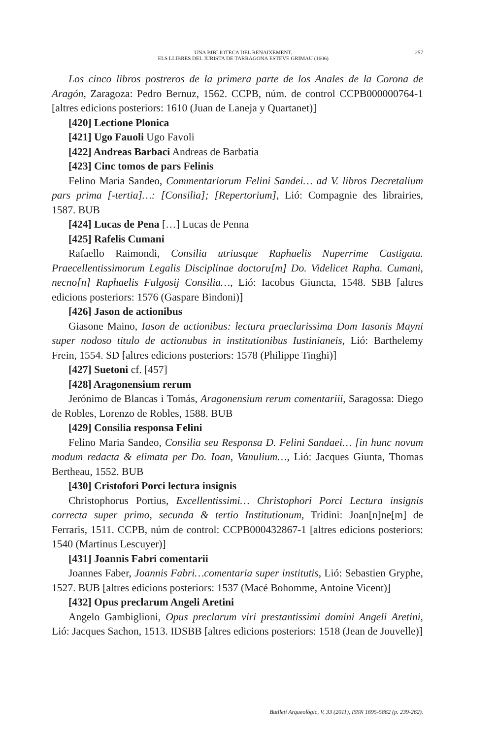UNA BIBLIOTECA DEL RENAIXEMENT.
ELS LLIBRES DEL JURISTA DE TARRAGONA ESTEVE GRIMAU (1606)
257
Los cinco libros postreros de la primera parte de los Anales de la Corona de Aragón, Zaragoza: Pedro Bernuz, 1562. CCPB, núm. de control CCPB000000764-1 [altres edicions posteriors: 1610 (Juan de Laneja y Quartanet)]
[420] Lectione Plonica
[421] Ugo Fauoli Ugo Favoli
[422] Andreas Barbaci Andreas de Barbatia
[423] Cinc tomos de pars Felinis
Felino Maria Sandeo, Commentariorum Felini Sandei… ad V. libros Decretalium pars prima [-tertia]…: [Consilia]; [Repertorium], Lió: Compagnie des librairies, 1587. BUB
[424] Lucas de Pena […] Lucas de Penna
[425] Rafelis Cumani
Rafaello Raimondi, Consilia utriusque Raphaelis Nuperrime Castigata. Praecellentissimorum Legalis Disciplinae doctoru[m] Do. Videlicet Rapha. Cumani, necno[n] Raphaelis Fulgosij Consilia…, Lió: Iacobus Giuncta, 1548. SBB [altres edicions posteriors: 1576 (Gaspare Bindoni)]
[426] Jason de actionibus
Giasone Maino, Iason de actionibus: lectura praeclarissima Dom Iasonis Mayni super nodoso titulo de actionubus in institutionibus Iustinianeis, Lió: Barthelemy Frein, 1554. SD [altres edicions posteriors: 1578 (Philippe Tinghi)]
[427] Suetoni cf. [457]
[428] Aragonensium rerum
Jerónimo de Blancas i Tomás, Aragonensium rerum comentariii, Saragossa: Diego de Robles, Lorenzo de Robles, 1588. BUB
[429] Consilia responsa Felini
Felino Maria Sandeo, Consilia seu Responsa D. Felini Sandaei… [in hunc novum modum redacta & elimata per Do. Ioan, Vanulium…, Lió: Jacques Giunta, Thomas Bertheau, 1552. BUB
[430] Cristofori Porci lectura insignis
Christophorus Portius, Excellentissimi… Christophori Porci Lectura insignis correcta super primo, secunda & tertio Institutionum, Tridini: Joan[n]ne[m] de Ferraris, 1511. CCPB, núm de control: CCPB000432867-1 [altres edicions posteriors: 1540 (Martinus Lescuyer)]
[431] Joannis Fabri comentarii
Joannes Faber, Joannis Fabri…comentaria super institutis, Lió: Sebastien Gryphe, 1527. BUB [altres edicions posteriors: 1537 (Macé Bohomme, Antoine Vicent)]
[432] Opus preclarum Angeli Aretini
Angelo Gambiglioni, Opus preclarum viri prestantissimi domini Angeli Aretini, Lió: Jacques Sachon, 1513. IDSBB [altres edicions posteriors: 1518 (Jean de Jouvelle)]
Butlletí Arqueològic, V, 33 (2011), ISSN 1695-5862 (p. 239-262).